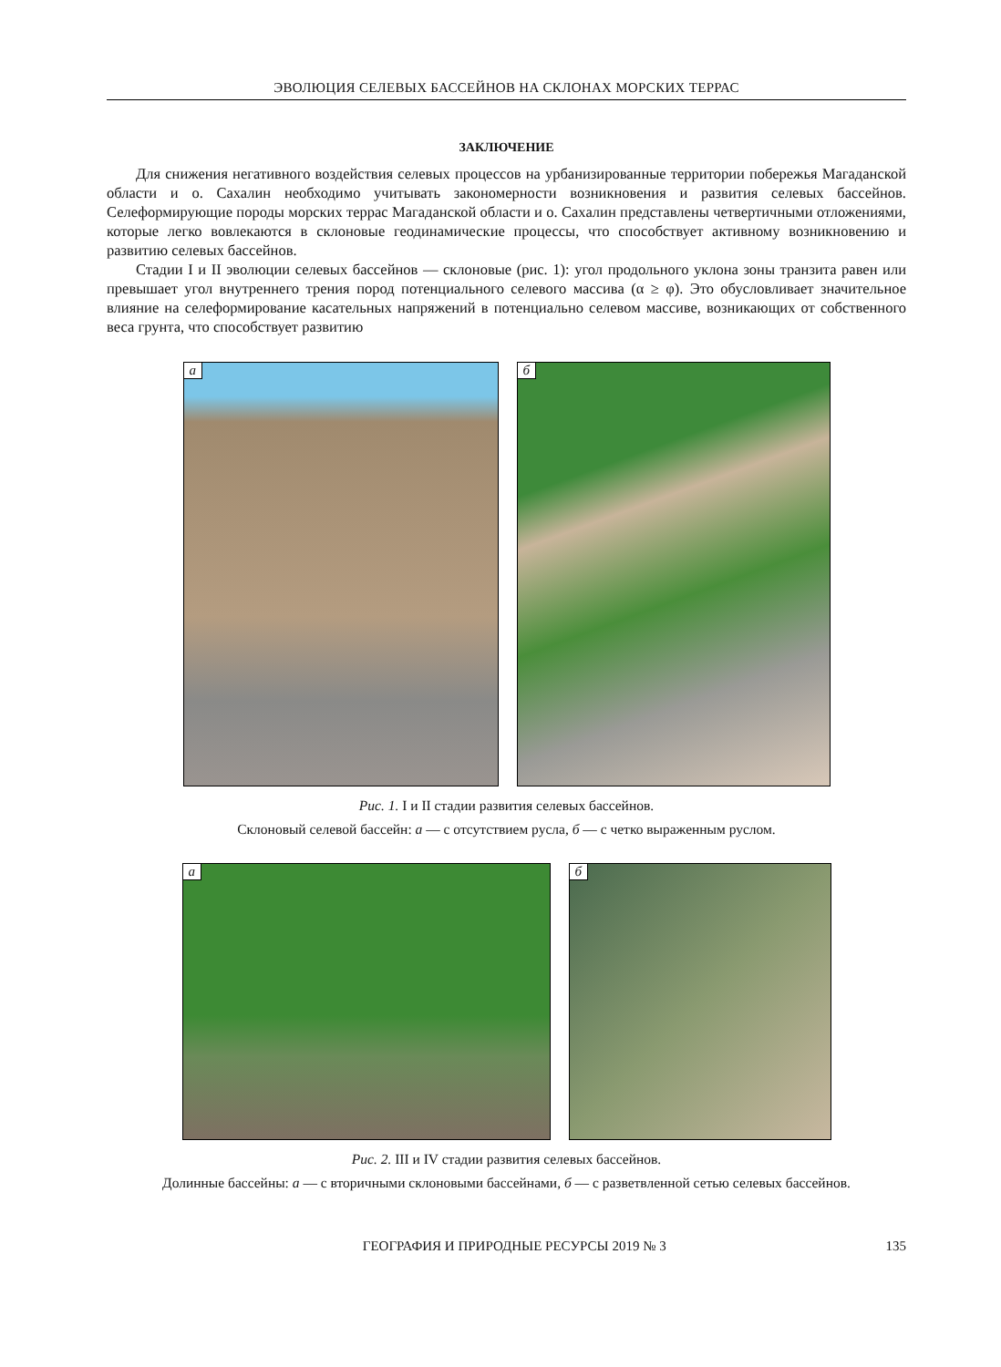ЭВОЛЮЦИЯ СЕЛЕВЫХ БАССЕЙНОВ НА СКЛОНАХ МОРСКИХ ТЕРРАС
ЗАКЛЮЧЕНИЕ
Для снижения негативного воздействия селевых процессов на урбанизированные территории побережья Магаданской области и о. Сахалин необходимо учитывать закономерности возникновения и развития селевых бассейнов. Селеформирующие породы морских террас Магаданской области и о. Сахалин представлены четвертичными отложениями, которые легко вовлекаются в склоновые геодинамические процессы, что способствует активному возникновению и развитию селевых бассейнов.
Стадии I и II эволюции селевых бассейнов — склоновые (рис. 1): угол продольного уклона зоны транзита равен или превышает угол внутреннего трения пород потенциального селевого массива (α ≥ φ). Это обусловливает значительное влияние на селеформирование касательных напряжений в потенциально селевом массиве, возникающих от собственного веса грунта, что способствует развитию
а
б
Рис. 1. I и II стадии развития селевых бассейнов.
Склоновый селевой бассейн: а — с отсутствием русла, б — с четко выраженным руслом.
а
б
Рис. 2. III и IV стадии развития селевых бассейнов.
Долинные бассейны: а — с вторичными склоновыми бассейнами, б — с разветвленной сетью селевых бассейнов.
ГЕОГРАФИЯ И ПРИРОДНЫЕ РЕСУРСЫ 2019 № 3 135